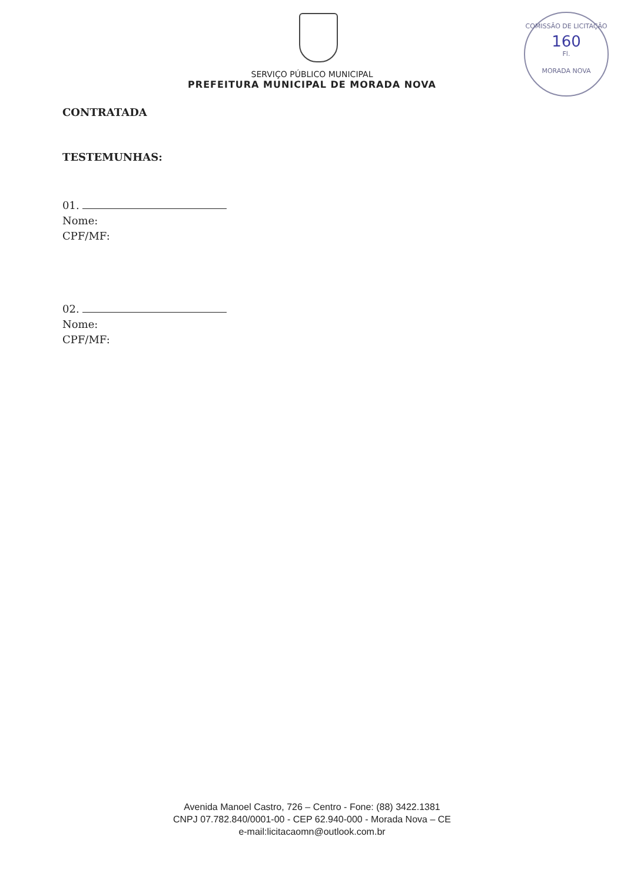COMISSÃO DE LICITAÇÃO
160
Fl.
MORADA NOVA
SERVIÇO PÚBLICO MUNICIPAL
PREFEITURA MUNICIPAL DE MORADA NOVA
CONTRATADA
TESTEMUNHAS:
01.
Nome:
CPF/MF:
02.
Nome:
CPF/MF:
Avenida Manoel Castro, 726 – Centro - Fone: (88) 3422.1381
CNPJ 07.782.840/0001-00 - CEP 62.940-000 - Morada Nova – CE
e-mail:licitacaomn@outlook.com.br